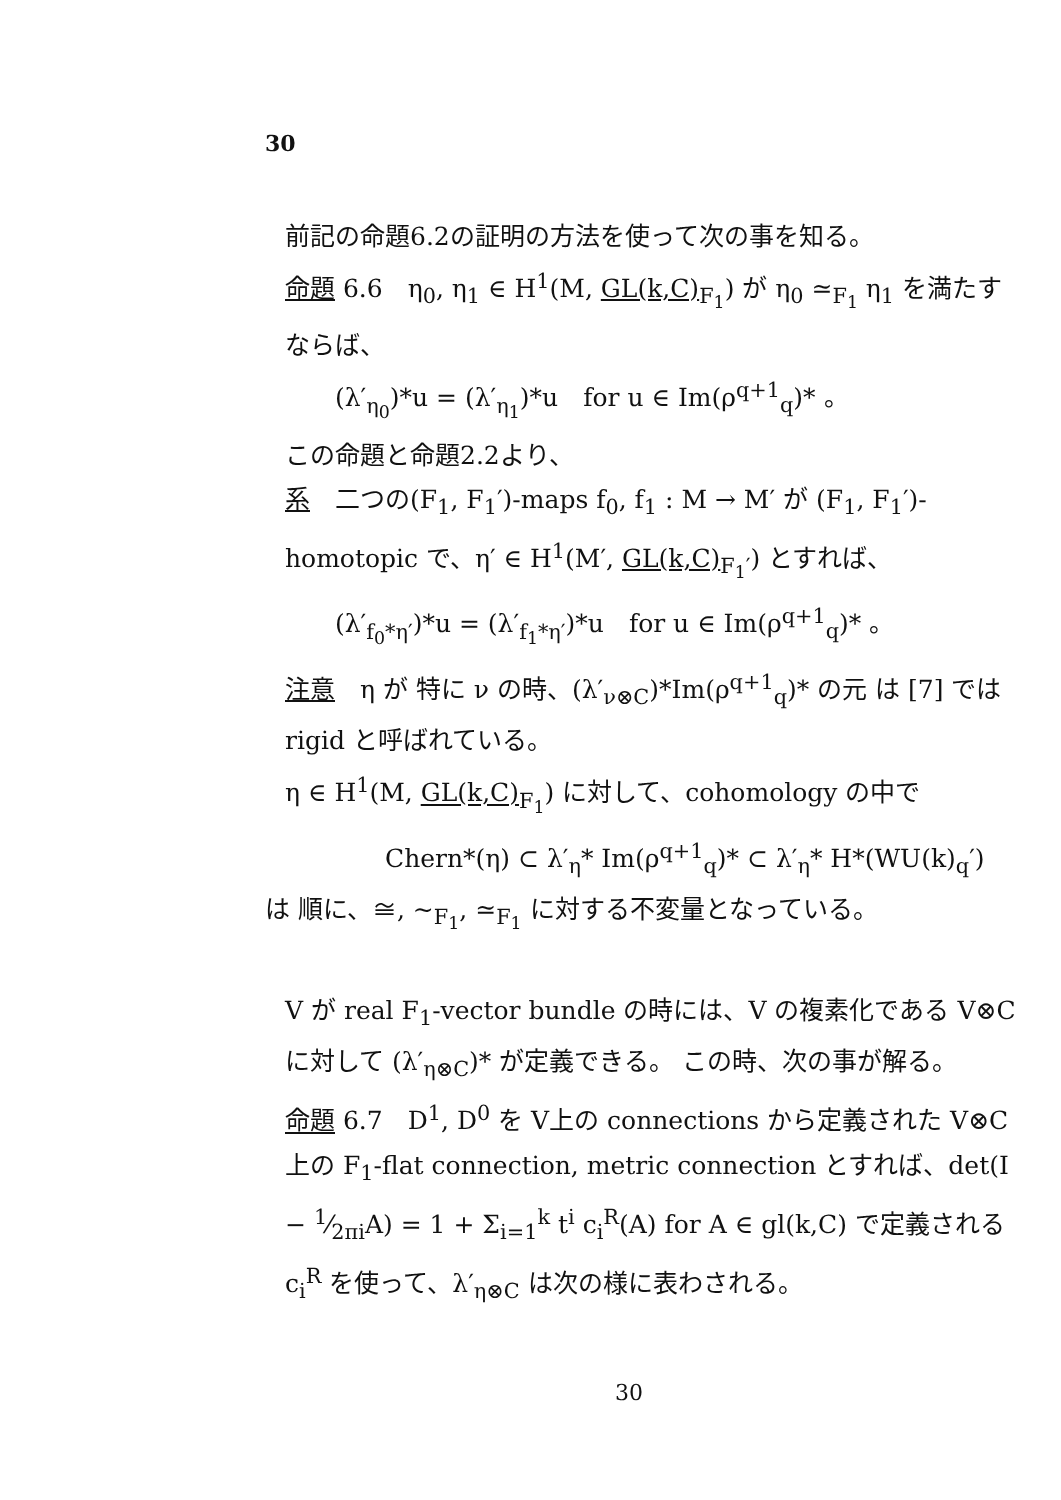30
前記の命題6.2の証明の方法を使って次の事を知る。
命題 6.6　η<sub>0</sub>, η<sub>1</sub> ∈ H<sup>1</sup>(M, GL(k,C)<sub>F<sub>1</sub></sub>) が η<sub>0</sub> ≃<sub>F<sub>1</sub></sub> η<sub>1</sub> を満たすならば、
(λ′<sub>η<sub>0</sub></sub>)*u = (λ′<sub>η<sub>1</sub></sub>)*u　for u ∈ Im(ρ<sup>q+1</sup><sub>q</sub>)* 。
この命題と命題2.2より、
系　二つの(F<sub>1</sub>, F<sub>1</sub>′)-maps f<sub>0</sub>, f<sub>1</sub> : M → M′ が (F<sub>1</sub>, F<sub>1</sub>′)-homotopic で、η′ ∈ H<sup>1</sup>(M′, GL(k,C)<sub>F<sub>1</sub>′</sub>) とすれば、
(λ′<sub>f<sub>0</sub>*η′</sub>)*u = (λ′<sub>f<sub>1</sub>*η′</sub>)*u　for u ∈ Im(ρ<sup>q+1</sup><sub>q</sub>)* 。
注意　η が 特に ν の時、(λ′<sub>ν⊗C</sub>)*Im(ρ<sup>q+1</sup><sub>q</sub>)* の元 は [7] では rigid と呼ばれている。
η ∈ H<sup>1</sup>(M, GL(k,C)<sub>F<sub>1</sub></sub>) に対して、cohomology の中で
Chern*(η) ⊂ λ′<sub>η</sub>* Im(ρ<sup>q+1</sup><sub>q</sub>)* ⊂ λ′<sub>η</sub>* H*(WU(k)<sub>q</sub>′)
は 順に、≅, ~<sub>F<sub>1</sub></sub>, ≃<sub>F<sub>1</sub></sub> に対する不変量となっている。
V が real F<sub>1</sub>-vector bundle の時には、V の複素化である V⊗C に対して (λ′<sub>η⊗C</sub>)* が定義できる。 この時、次の事が解る。
命題 6.7　D<sup>1</sup>, D<sup>0</sup> を V上の connections から定義された V⊗C 上の F<sub>1</sub>-flat connection, metric connection とすれば、det(I − 1⁄2πiA) = 1 + Σ<sub>i=1</sub><sup>k</sup> t<sup>i</sup> c<sub>i</sub><sup>R</sup>(A) for A ∈ gl(k,C) で定義される c<sub>i</sub><sup>R</sup> を使って、λ′<sub>η⊗C</sub> は次の様に表わされる。
30